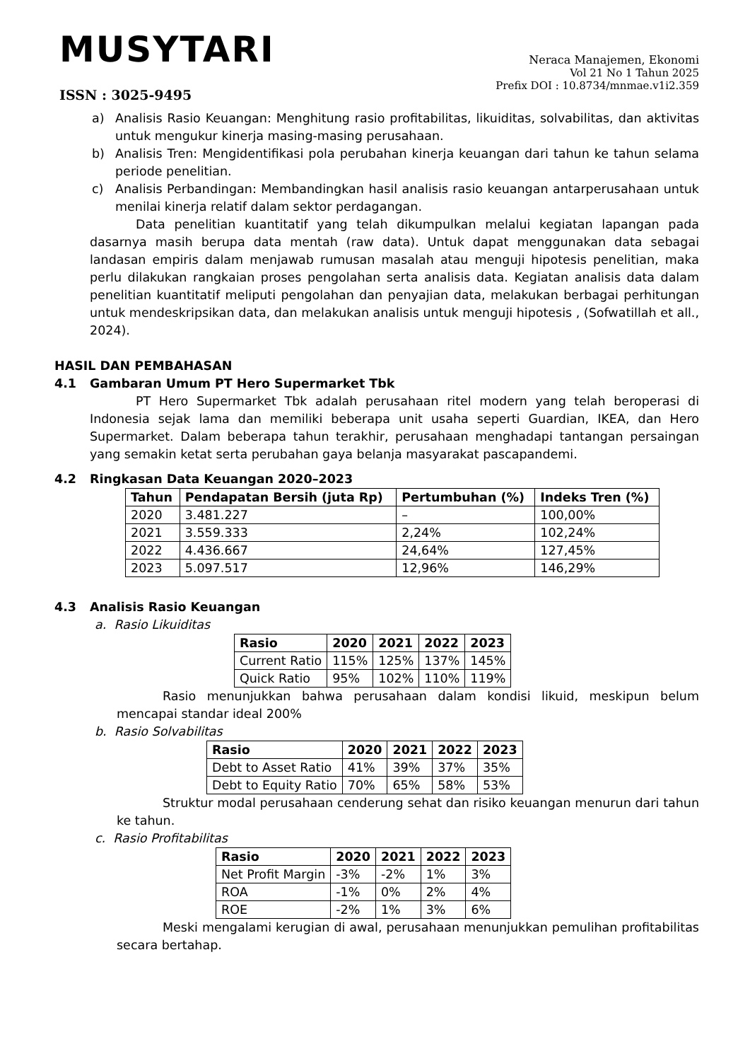MUSYTARI
ISSN : 3025-9495
Neraca Manajemen, Ekonomi
Vol 21 No 1 Tahun 2025
Prefix DOI : 10.8734/mnmae.v1i2.359
a) Analisis Rasio Keuangan: Menghitung rasio profitabilitas, likuiditas, solvabilitas, dan aktivitas untuk mengukur kinerja masing-masing perusahaan.
b) Analisis Tren: Mengidentifikasi pola perubahan kinerja keuangan dari tahun ke tahun selama periode penelitian.
c) Analisis Perbandingan: Membandingkan hasil analisis rasio keuangan antarperusahaan untuk menilai kinerja relatif dalam sektor perdagangan.
Data penelitian kuantitatif yang telah dikumpulkan melalui kegiatan lapangan pada dasarnya masih berupa data mentah (raw data). Untuk dapat menggunakan data sebagai landasan empiris dalam menjawab rumusan masalah atau menguji hipotesis penelitian, maka perlu dilakukan rangkaian proses pengolahan serta analisis data. Kegiatan analisis data dalam penelitian kuantitatif meliputi pengolahan dan penyajian data, melakukan berbagai perhitungan untuk mendeskripsikan data, dan melakukan analisis untuk menguji hipotesis , (Sofwatillah et all., 2024).
HASIL DAN PEMBAHASAN
4.1 Gambaran Umum PT Hero Supermarket Tbk
PT Hero Supermarket Tbk adalah perusahaan ritel modern yang telah beroperasi di Indonesia sejak lama dan memiliki beberapa unit usaha seperti Guardian, IKEA, dan Hero Supermarket. Dalam beberapa tahun terakhir, perusahaan menghadapi tantangan persaingan yang semakin ketat serta perubahan gaya belanja masyarakat pascapandemi.
4.2 Ringkasan Data Keuangan 2020–2023
| Tahun | Pendapatan Bersih (juta Rp) | Pertumbuhan (%) | Indeks Tren (%) |
| --- | --- | --- | --- |
| 2020 | 3.481.227 | – | 100,00% |
| 2021 | 3.559.333 | 2,24% | 102,24% |
| 2022 | 4.436.667 | 24,64% | 127,45% |
| 2023 | 5.097.517 | 12,96% | 146,29% |
4.3 Analisis Rasio Keuangan
a. Rasio Likuiditas
| Rasio | 2020 | 2021 | 2022 | 2023 |
| --- | --- | --- | --- | --- |
| Current Ratio | 115% | 125% | 137% | 145% |
| Quick Ratio | 95% | 102% | 110% | 119% |
Rasio menunjukkan bahwa perusahaan dalam kondisi likuid, meskipun belum mencapai standar ideal 200%
b. Rasio Solvabilitas
| Rasio | 2020 | 2021 | 2022 | 2023 |
| --- | --- | --- | --- | --- |
| Debt to Asset Ratio | 41% | 39% | 37% | 35% |
| Debt to Equity Ratio | 70% | 65% | 58% | 53% |
Struktur modal perusahaan cenderung sehat dan risiko keuangan menurun dari tahun ke tahun.
c. Rasio Profitabilitas
| Rasio | 2020 | 2021 | 2022 | 2023 |
| --- | --- | --- | --- | --- |
| Net Profit Margin | -3% | -2% | 1% | 3% |
| ROA | -1% | 0% | 2% | 4% |
| ROE | -2% | 1% | 3% | 6% |
Meski mengalami kerugian di awal, perusahaan menunjukkan pemulihan profitabilitas secara bertahap.